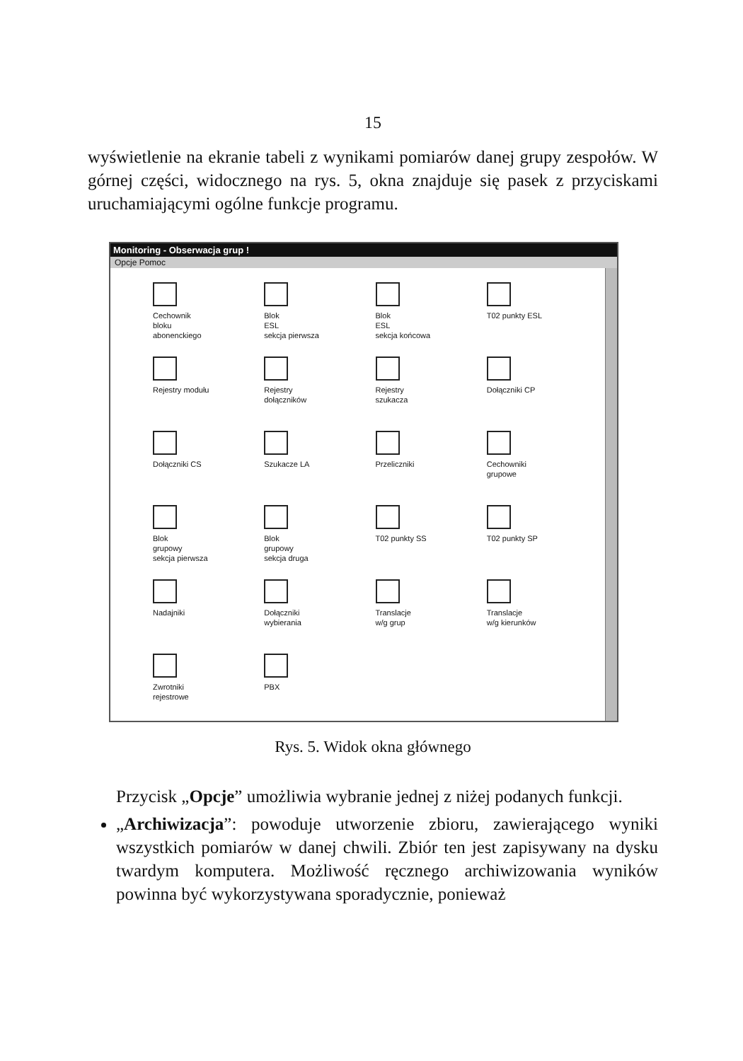15
wyświetlenie na ekranie tabeli z wynikami pomiarów danej grupy zespołów. W górnej części, widocznego na rys. 5, okna znajduje się pasek z przyciskami uruchamiającymi ogólne funkcje programu.
Monitoring - Obserwacja grup !
Opcje Pomoc
Cechownik
bloku
abonenckiego
Blok
ESL
sekcja pierwsza
Blok
ESL
sekcja końcowa
T02 punkty ESL
Rejestry modułu
Rejestry
dołączników
Rejestry
szukacza
Dołączniki CP
Dołączniki CS
Szukacze LA
Przeliczniki
Cechowniki
grupowe
Blok
grupowy
sekcja pierwsza
Blok
grupowy
sekcja druga
T02 punkty SS
T02 punkty SP
Nadajniki
Dołączniki
wybierania
Translacje
w/g grup
Translacje
w/g kierunków
Zwrotniki
rejestrowe
PBX
Rys. 5. Widok okna głównego
Przycisk „Opcje” umożliwia wybranie jednej z niżej podanych funkcji.
„Archiwizacja”: powoduje utworzenie zbioru, zawierającego wyniki wszystkich pomiarów w danej chwili. Zbiór ten jest zapisywany na dysku twardym komputera. Możliwość ręcznego archiwizowania wyników powinna być wykorzystywana sporadycznie, ponieważ